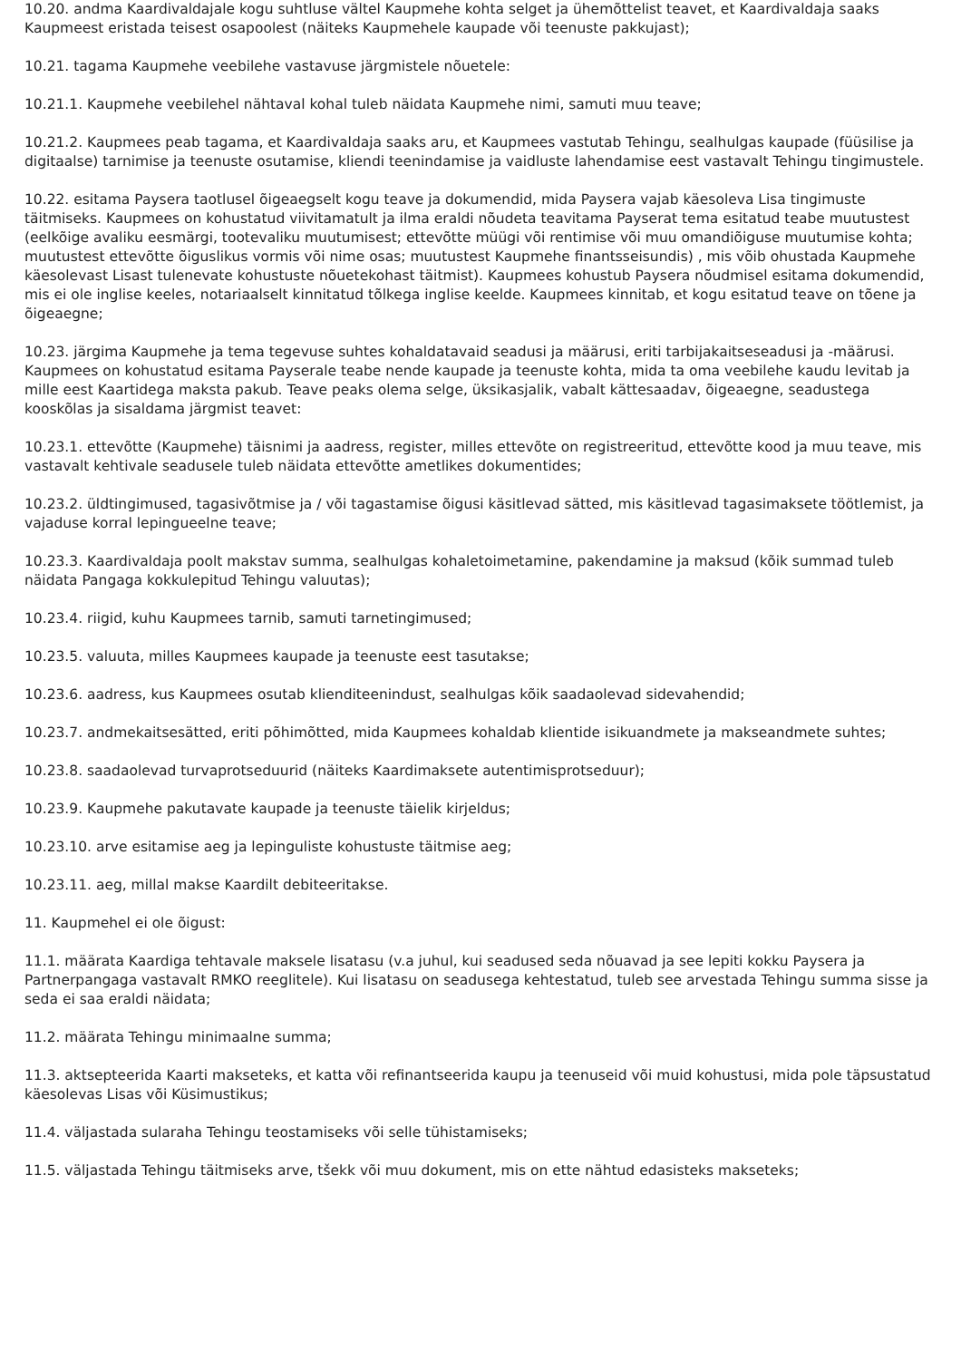10.20. andma Kaardivaldajale kogu suhtluse vältel Kaupmehe kohta selget ja ühemõttelist teavet, et Kaardivaldaja saaks Kaupmeest eristada teisest osapoolest (näiteks Kaupmehele kaupade või teenuste pakkujast);
10.21. tagama Kaupmehe veebilehe vastavuse järgmistele nõuetele:
10.21.1. Kaupmehe veebilehel nähtaval kohal tuleb näidata Kaupmehe nimi, samuti muu teave;
10.21.2. Kaupmees peab tagama, et Kaardivaldaja saaks aru, et Kaupmees vastutab Tehingu, sealhulgas kaupade (füüsilise ja digitaalse) tarnimise ja teenuste osutamise, kliendi teenindamise ja vaidluste lahendamise eest vastavalt Tehingu tingimustele.
10.22. esitama Paysera taotlusel õigeaegselt kogu teave ja dokumendid, mida Paysera vajab käesoleva Lisa tingimuste täitmiseks. Kaupmees on kohustatud viivitamatult ja ilma eraldi nõudeta teavitama Payserat tema esitatud teabe muutustest (eelkõige avaliku eesmärgi, tootevaliku muutumisest; ettevõtte müügi või rentimise või muu omandiõiguse muutumise kohta; muutustest ettevõtte õiguslikus vormis või nime osas; muutustest Kaupmehe finantsseisundis) , mis võib ohustada Kaupmehe käesolevast Lisast tulenevate kohustuste nõuetekohast täitmist). Kaupmees kohustub Paysera nõudmisel esitama dokumendid, mis ei ole inglise keeles, notariaalselt kinnitatud tõlkega inglise keelde. Kaupmees kinnitab, et kogu esitatud teave on tõene ja õigeaegne;
10.23. järgima Kaupmehe ja tema tegevuse suhtes kohaldatavaid seadusi ja määrusi, eriti tarbijakaitseseadusi ja -määrusi. Kaupmees on kohustatud esitama Payserale teabe nende kaupade ja teenuste kohta, mida ta oma veebilehe kaudu levitab ja mille eest Kaartidega maksta pakub. Teave peaks olema selge, üksikasjalik, vabalt kättesaadav, õigeaegne, seadustega kooskõlas ja sisaldama järgmist teavet:
10.23.1. ettevõtte (Kaupmehe) täisnimi ja aadress, register, milles ettevõte on registreeritud, ettevõtte kood ja muu teave, mis vastavalt kehtivale seadusele tuleb näidata ettevõtte ametlikes dokumentides;
10.23.2. üldtingimused, tagasivõtmise ja / või tagastamise õigusi käsitlevad sätted, mis käsitlevad tagasimaksete töötlemist, ja vajaduse korral lepingueelne teave;
10.23.3. Kaardivaldaja poolt makstav summa, sealhulgas kohaletoimetamine, pakendamine ja maksud (kõik summad tuleb näidata Pangaga kokkulepitud Tehingu valuutas);
10.23.4. riigid, kuhu Kaupmees tarnib, samuti tarnetingimused;
10.23.5. valuuta, milles Kaupmees kaupade ja teenuste eest tasutakse;
10.23.6. aadress, kus Kaupmees osutab klienditeenindust, sealhulgas kõik saadaolevad sidevahendid;
10.23.7. andmekaitsesätted, eriti põhimõtted, mida Kaupmees kohaldab klientide isikuandmete ja makseandmete suhtes;
10.23.8. saadaolevad turvaprotseduurid (näiteks Kaardimaksete autentimisprotseduur);
10.23.9. Kaupmehe pakutavate kaupade ja teenuste täielik kirjeldus;
10.23.10. arve esitamise aeg ja lepinguliste kohustuste täitmise aeg;
10.23.11. aeg, millal makse Kaardilt debiteeritakse.
11. Kaupmehel ei ole õigust:
11.1. määrata Kaardiga tehtavale maksele lisatasu (v.a juhul, kui seadused seda nõuavad ja see lepiti kokku Paysera ja Partnerpangaga vastavalt RMKO reeglitele). Kui lisatasu on seadusega kehtestatud, tuleb see arvestada Tehingu summa sisse ja seda ei saa eraldi näidata;
11.2. määrata Tehingu minimaalne summa;
11.3. aktsepteerida Kaarti makseteks, et katta või refinantseerida kaupu ja teenuseid või muid kohustusi, mida pole täpsustatud käesolevas Lisas või Küsimustikus;
11.4. väljastada sularaha Tehingu teostamiseks või selle tühistamiseks;
11.5. väljastada Tehingu täitmiseks arve, tšekk või muu dokument, mis on ette nähtud edasisteks makseteks;